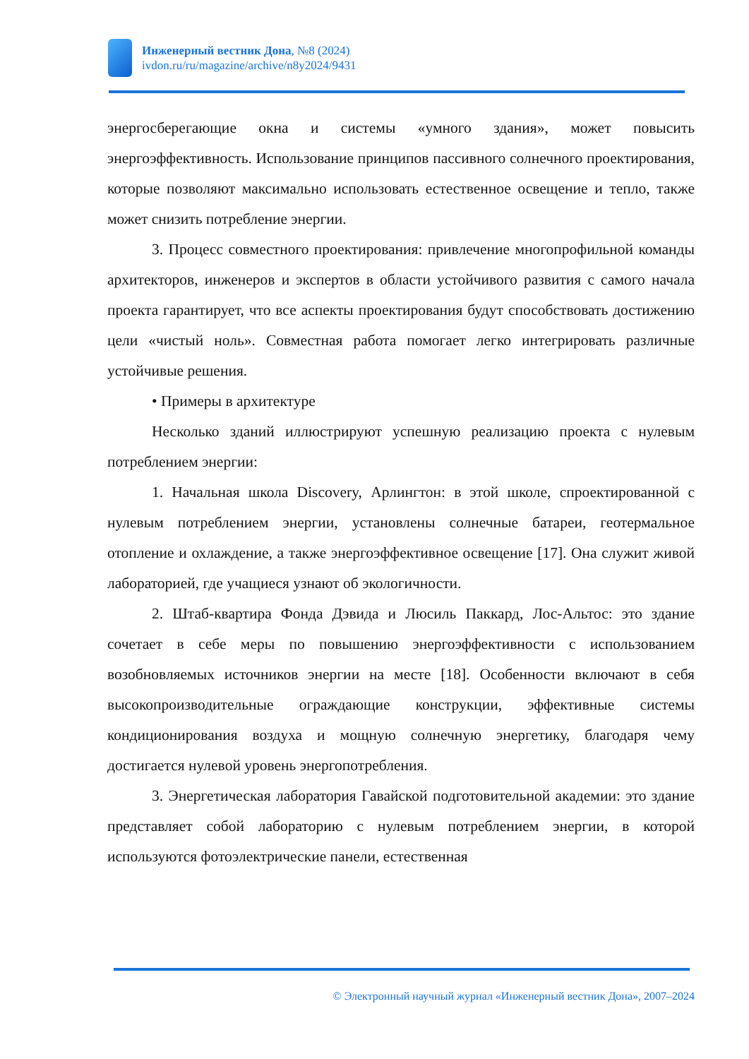Инженерный вестник Дона, №8 (2024)
ivdon.ru/ru/magazine/archive/n8y2024/9431
энергосберегающие окна и системы «умного здания», может повысить энергоэффективность. Использование принципов пассивного солнечного проектирования, которые позволяют максимально использовать естественное освещение и тепло, также может снизить потребление энергии.
3. Процесс совместного проектирования: привлечение многопрофильной команды архитекторов, инженеров и экспертов в области устойчивого развития с самого начала проекта гарантирует, что все аспекты проектирования будут способствовать достижению цели «чистый ноль». Совместная работа помогает легко интегрировать различные устойчивые решения.
• Примеры в архитектуре
Несколько зданий иллюстрируют успешную реализацию проекта с нулевым потреблением энергии:
1. Начальная школа Discovery, Арлингтон: в этой школе, спроектированной с нулевым потреблением энергии, установлены солнечные батареи, геотермальное отопление и охлаждение, а также энергоэффективное освещение [17]. Она служит живой лабораторией, где учащиеся узнают об экологичности.
2. Штаб-квартира Фонда Дэвида и Люсиль Паккард, Лос-Альтос: это здание сочетает в себе меры по повышению энергоэффективности с использованием возобновляемых источников энергии на месте [18]. Особенности включают в себя высокопроизводительные ограждающие конструкции, эффективные системы кондиционирования воздуха и мощную солнечную энергетику, благодаря чему достигается нулевой уровень энергопотребления.
3. Энергетическая лаборатория Гавайской подготовительной академии: это здание представляет собой лабораторию с нулевым потреблением энергии, в которой используются фотоэлектрические панели, естественная
© Электронный научный журнал «Инженерный вестник Дона», 2007–2024